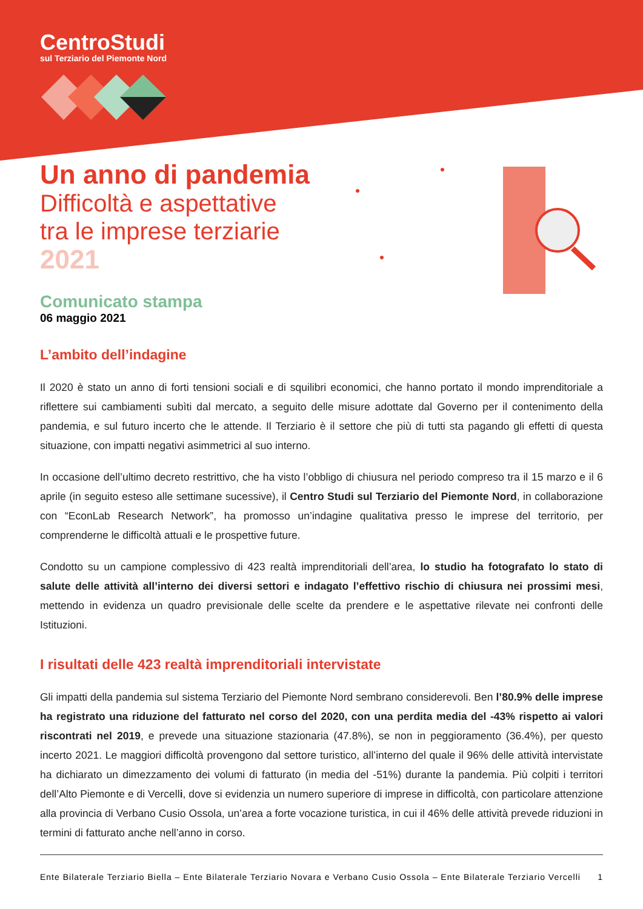CentroStudi
sul Terziario del Piemonte Nord
Un anno di pandemia
Difficoltà e aspettative
tra le imprese terziarie
2021
Comunicato stampa
06 maggio 2021
L’ambito dell’indagine
Il 2020 è stato un anno di forti tensioni sociali e di squilibri economici, che hanno portato il mondo imprenditoriale a riflettere sui cambiamenti subìti dal mercato, a seguito delle misure adottate dal Governo per il contenimento della pandemia, e sul futuro incerto che le attende. Il Terziario è il settore che più di tutti sta pagando gli effetti di questa situazione, con impatti negativi asimmetrici al suo interno.
In occasione dell’ultimo decreto restrittivo, che ha visto l’obbligo di chiusura nel periodo compreso tra il 15 marzo e il 6 aprile (in seguito esteso alle settimane sucessive), il Centro Studi sul Terziario del Piemonte Nord, in collaborazione con “EconLab Research Network”, ha promosso un’indagine qualitativa presso le imprese del territorio, per comprenderne le difficoltà attuali e le prospettive future.
Condotto su un campione complessivo di 423 realtà imprenditoriali dell’area, lo studio ha fotografato lo stato di salute delle attività all’interno dei diversi settori e indagato l’effettivo rischio di chiusura nei prossimi mesi, mettendo in evidenza un quadro previsionale delle scelte da prendere e le aspettative rilevate nei confronti delle Istituzioni.
I risultati delle 423 realtà imprenditoriali intervistate
Gli impatti della pandemia sul sistema Terziario del Piemonte Nord sembrano considerevoli. Ben l’80.9% delle imprese ha registrato una riduzione del fatturato nel corso del 2020, con una perdita media del -43% rispetto ai valori riscontrati nel 2019, e prevede una situazione stazionaria (47.8%), se non in peggioramento (36.4%), per questo incerto 2021. Le maggiori difficoltà provengono dal settore turistico, all’interno del quale il 96% delle attività intervistate ha dichiarato un dimezzamento dei volumi di fatturato (in media del -51%) durante la pandemia. Più colpiti i territori dell’Alto Piemonte e di Vercelli, dove si evidenzia un numero superiore di imprese in difficoltà, con particolare attenzione alla provincia di Verbano Cusio Ossola, un’area a forte vocazione turistica, in cui il 46% delle attività prevede riduzioni in termini di fatturato anche nell’anno in corso.
Ente Bilaterale Terziario Biella – Ente Bilaterale Terziario Novara e Verbano Cusio Ossola – Ente Bilaterale Terziario Vercelli 1